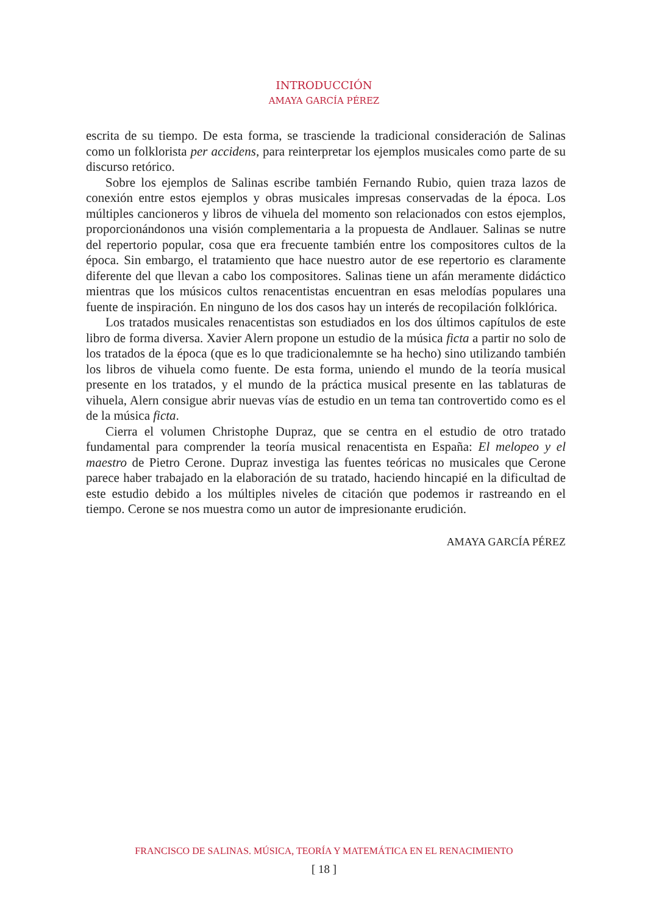INTRODUCCIÓN
AMAYA GARCÍA PÉREZ
escrita de su tiempo. De esta forma, se trasciende la tradicional consideración de Salinas como un folklorista per accidens, para reinterpretar los ejemplos musicales como parte de su discurso retórico.
Sobre los ejemplos de Salinas escribe también Fernando Rubio, quien traza lazos de conexión entre estos ejemplos y obras musicales impresas conservadas de la época. Los múltiples cancioneros y libros de vihuela del momento son relacionados con estos ejemplos, proporcionándonos una visión complementaria a la propuesta de Andlauer. Salinas se nutre del repertorio popular, cosa que era frecuente también entre los compositores cultos de la época. Sin embargo, el tratamiento que hace nuestro autor de ese repertorio es claramente diferente del que llevan a cabo los compositores. Salinas tiene un afán meramente didáctico mientras que los músicos cultos renacentistas encuentran en esas melodías populares una fuente de inspiración. En ninguno de los dos casos hay un interés de recopilación folklórica.
Los tratados musicales renacentistas son estudiados en los dos últimos capítulos de este libro de forma diversa. Xavier Alern propone un estudio de la música ficta a partir no solo de los tratados de la época (que es lo que tradicionalemnte se ha hecho) sino utilizando también los libros de vihuela como fuente. De esta forma, uniendo el mundo de la teoría musical presente en los tratados, y el mundo de la práctica musical presente en las tablaturas de vihuela, Alern consigue abrir nuevas vías de estudio en un tema tan controvertido como es el de la música ficta.
Cierra el volumen Christophe Dupraz, que se centra en el estudio de otro tratado fundamental para comprender la teoría musical renacentista en España: El melopeo y el maestro de Pietro Cerone. Dupraz investiga las fuentes teóricas no musicales que Cerone parece haber trabajado en la elaboración de su tratado, haciendo hincapié en la dificultad de este estudio debido a los múltiples niveles de citación que podemos ir rastreando en el tiempo. Cerone se nos muestra como un autor de impresionante erudición.
AMAYA GARCÍA PÉREZ
FRANCISCO DE SALINAS. MÚSICA, TEORÍA Y MATEMÁTICA EN EL RENACIMIENTO
[ 18 ]